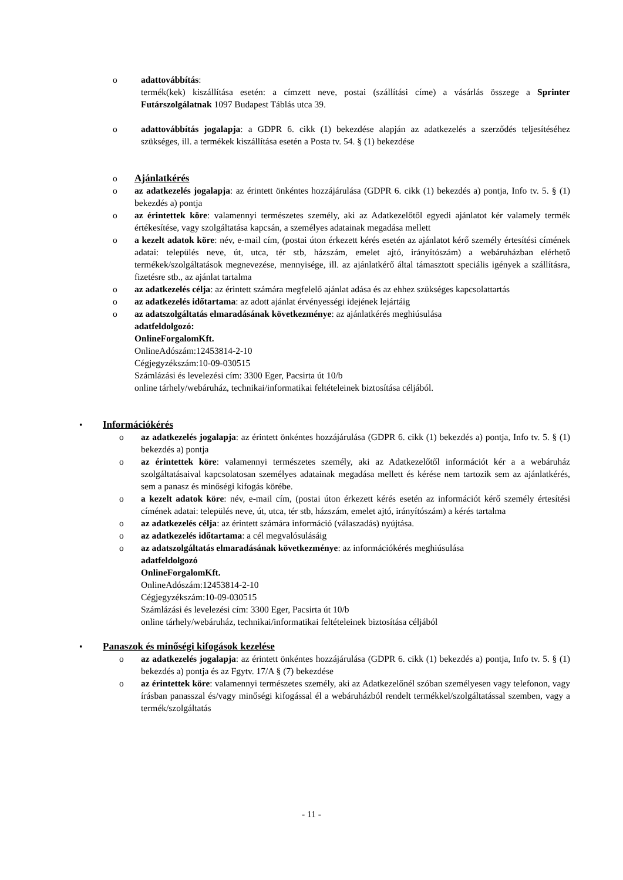o adattovábbítás:
termék(kek) kiszállítása esetén: a címzett neve, postai (szállítási címe) a vásárlás összege a Sprinter Futárszolgálatnak 1097 Budapest Táblás utca 39.
o adattovábbítás jogalapja: a GDPR 6. cikk (1) bekezdése alapján az adatkezelés a szerződés teljesítéséhez szükséges, ill. a termékek kiszállítása esetén a Posta tv. 54. § (1) bekezdése
o Ajánlatkérés
o az adatkezelés jogalapja: az érintett önkéntes hozzájárulása (GDPR 6. cikk (1) bekezdés a) pontja, Info tv. 5. § (1) bekezdés a) pontja
o az érintettek köre: valamennyi természetes személy, aki az Adatkezelőtől egyedi ajánlatot kér valamely termék értékesítése, vagy szolgáltatása kapcsán, a személyes adatainak megadása mellett
o a kezelt adatok köre: név, e-mail cím, (postai úton érkezett kérés esetén az ajánlatot kérő személy értesítési címének adatai: település neve, út, utca, tér stb, házszám, emelet ajtó, irányítószám) a webáruházban elérhető termékek/szolgáltatások megnevezése, mennyisége, ill. az ajánlatkérő által támasztott speciális igények a szállításra, fizetésre stb., az ajánlat tartalma
o az adatkezelés célja: az érintett számára megfelelő ajánlat adása és az ehhez szükséges kapcsolattartás
o az adatkezelés időtartama: az adott ajánlat érvényességi idejének lejártáig
o az adatszolgáltatás elmaradásának következménye: az ajánlatkérés meghiúsulása
adatfeldolgozó:
OnlineForgalomKft.
OnlineAdószám:12453814-2-10
Cégjegyzékszám:10-09-030515
Számlázási és levelezési cím: 3300 Eger, Pacsirta út 10/b
online tárhely/webáruház, technikai/informatikai feltételeinek biztosítása céljából.
• Információkérés
o az adatkezelés jogalapja: az érintett önkéntes hozzájárulása (GDPR 6. cikk (1) bekezdés a) pontja, Info tv. 5. § (1) bekezdés a) pontja
o az érintettek köre: valamennyi természetes személy, aki az Adatkezelőtől információt kér a a webáruház szolgáltatásaival kapcsolatosan személyes adatainak megadása mellett és kérése nem tartozik sem az ajánlatkérés, sem a panasz és minőségi kifogás körébe.
o a kezelt adatok köre: név, e-mail cím, (postai úton érkezett kérés esetén az információt kérő személy értesítési címének adatai: település neve, út, utca, tér stb, házszám, emelet ajtó, irányítószám) a kérés tartalma
o az adatkezelés célja: az érintett számára információ (válaszadás) nyújtása.
o az adatkezelés időtartama: a cél megvalósulásáig
o az adatszolgáltatás elmaradásának következménye: az információkérés meghiúsulása
adatfeldolgozó
OnlineForgalomKft.
OnlineAdószám:12453814-2-10
Cégjegyzékszám:10-09-030515
Számlázási és levelezési cím: 3300 Eger, Pacsirta út 10/b
online tárhely/webáruház, technikai/informatikai feltételeinek biztosítása céljából
• Panaszok és minőségi kifogások kezelése
o az adatkezelés jogalapja: az érintett önkéntes hozzájárulása (GDPR 6. cikk (1) bekezdés a) pontja, Info tv. 5. § (1) bekezdés a) pontja és az Fgytv. 17/A § (7) bekezdése
o az érintettek köre: valamennyi természetes személy, aki az Adatkezelőnél szóban személyesen vagy telefonon, vagy írásban panasszal és/vagy minőségi kifogással él a webáruházból rendelt termékkel/szolgáltatással szemben, vagy a termék/szolgáltatás
- 11 -